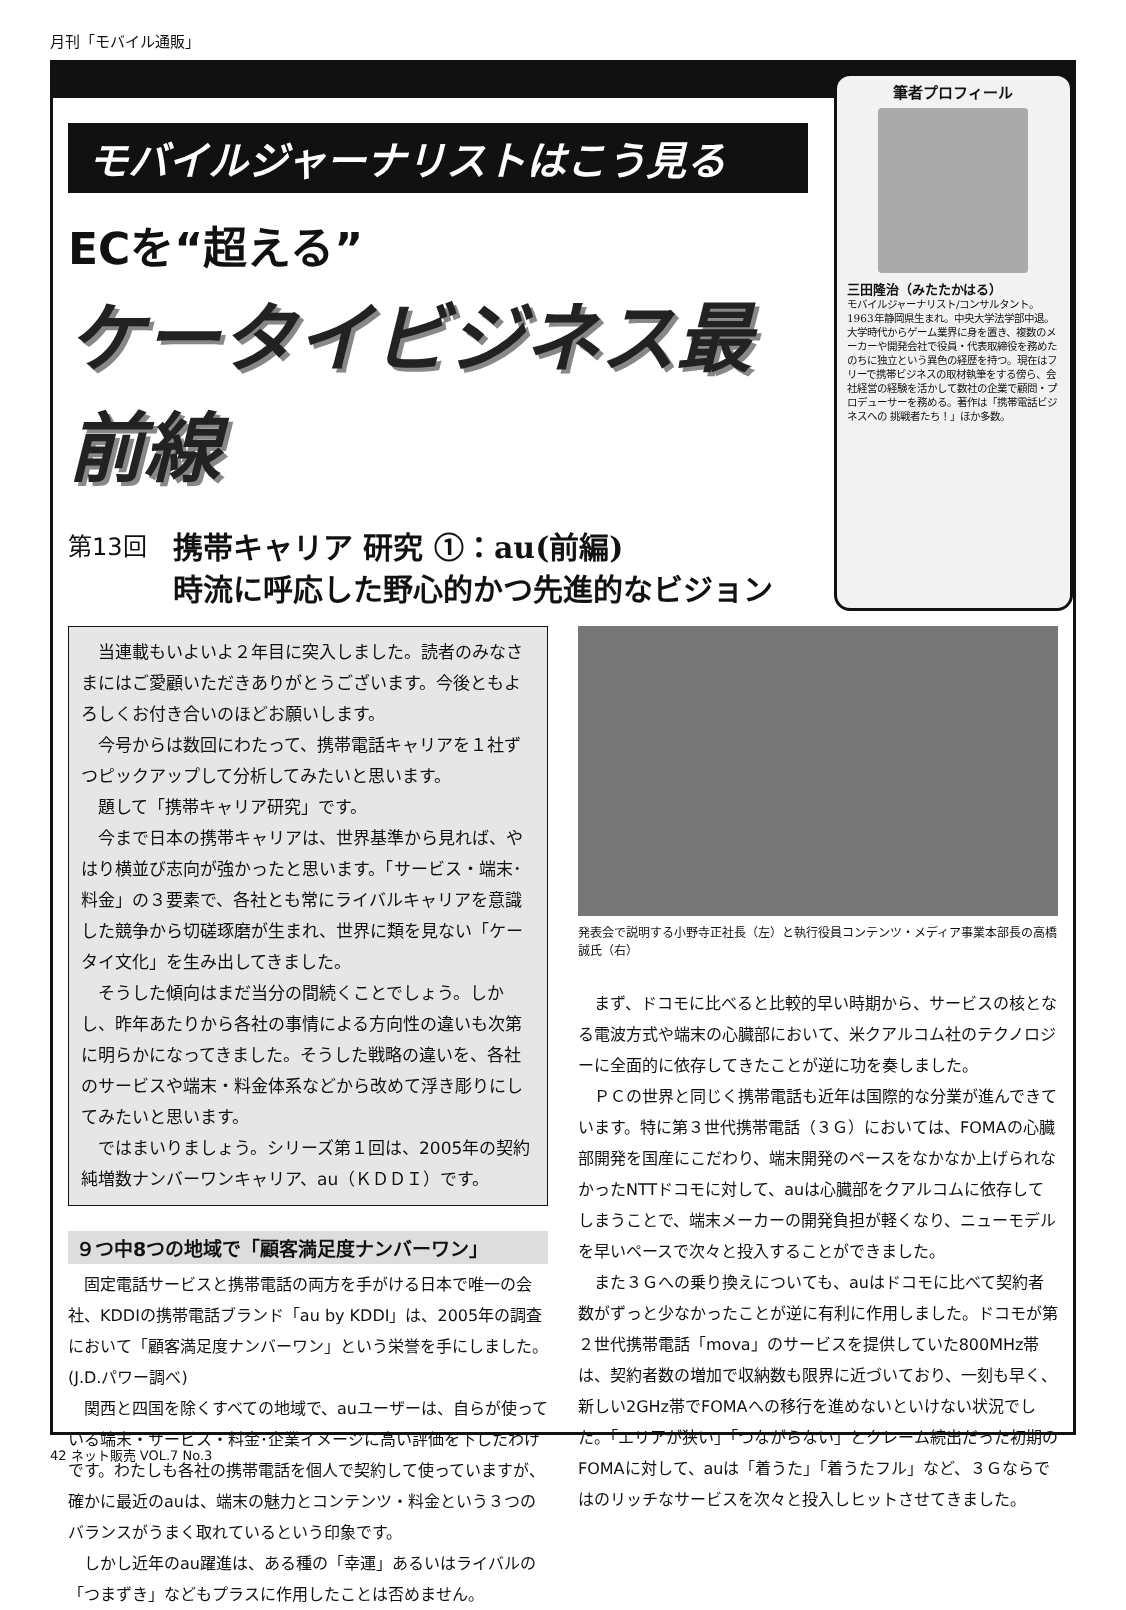月刊「モバイル通販」
モバイルジャーナリストはこう見る
ECを“超える”
ケータイビジネス最前線
第13回
携帯キャリア 研究 ①：au(前編)
時流に呼応した野心的かつ先進的なビジョン
筆者プロフィール
三田隆治（みたたかはる）
モバイルジャーナリスト/コンサルタント。
1963年静岡県生まれ。中央大学法学部中退。大学時代からゲーム業界に身を置き、複数のメーカーや開発会社で役員・代表取締役を務めたのちに独立という異色の経歴を持つ。現在はフリーで携帯ビジネスの取材執筆をする傍ら、会社経営の経験を活かして数社の企業で顧問・プロデューサーを務める。著作は「携帯電話ビジネスへの 挑戦者たち！」ほか多数。
当連載もいよいよ２年目に突入しました。読者のみなさまにはご愛顧いただきありがとうございます。今後ともよろしくお付き合いのほどお願いします。
今号からは数回にわたって、携帯電話キャリアを１社ずつピックアップして分析してみたいと思います。
題して「携帯キャリア研究」です。
今まで日本の携帯キャリアは、世界基準から見れば、やはり横並び志向が強かったと思います。「サービス・端末･料金」の３要素で、各社とも常にライバルキャリアを意識した競争から切磋琢磨が生まれ、世界に類を見ない「ケータイ文化」を生み出してきました。
そうした傾向はまだ当分の間続くことでしょう。しかし、昨年あたりから各社の事情による方向性の違いも次第に明らかになってきました。そうした戦略の違いを、各社のサービスや端末・料金体系などから改めて浮き彫りにしてみたいと思います。
ではまいりましょう。シリーズ第１回は、2005年の契約純増数ナンバーワンキャリア、au（ＫＤＤＩ）です。
９つ中8つの地域で「顧客満足度ナンバーワン」
固定電話サービスと携帯電話の両方を手がける日本で唯一の会社、KDDIの携帯電話ブランド「au by KDDI」は、2005年の調査において「顧客満足度ナンバーワン」という栄誉を手にしました。(J.D.パワー調べ)
関西と四国を除くすべての地域で、auユーザーは、自らが使っている端末・サービス・料金･企業イメージに高い評価を下したわけです。わたしも各社の携帯電話を個人で契約して使っていますが、確かに最近のauは、端末の魅力とコンテンツ・料金という３つのバランスがうまく取れているという印象です。
しかし近年のau躍進は、ある種の「幸運」あるいはライバルの「つまずき」などもプラスに作用したことは否めません。
発表会で説明する小野寺正社長（左）と執行役員コンテンツ・メディア事業本部長の高橋誠氏（右）
まず、ドコモに比べると比較的早い時期から、サービスの核となる電波方式や端末の心臓部において、米クアルコム社のテクノロジーに全面的に依存してきたことが逆に功を奏しました。
ＰＣの世界と同じく携帯電話も近年は国際的な分業が進んできています。特に第３世代携帯電話（３Ｇ）においては、FOMAの心臓部開発を国産にこだわり、端末開発のペースをなかなか上げられなかったNTTドコモに対して、auは心臓部をクアルコムに依存してしまうことで、端末メーカーの開発負担が軽くなり、ニューモデルを早いペースで次々と投入することができました。
また３Ｇへの乗り換えについても、auはドコモに比べて契約者数がずっと少なかったことが逆に有利に作用しました。ドコモが第２世代携帯電話「mova」のサービスを提供していた800MHz帯は、契約者数の増加で収納数も限界に近づいており、一刻も早く、新しい2GHz帯でFOMAへの移行を進めないといけない状況でした。「エリアが狭い」「つながらない」とクレーム続出だった初期のFOMAに対して、auは「着うた」「着うたフル」など、３Ｇならではのリッチなサービスを次々と投入しヒットさせてきました。
42 ネット販売 VOL.7 No.3